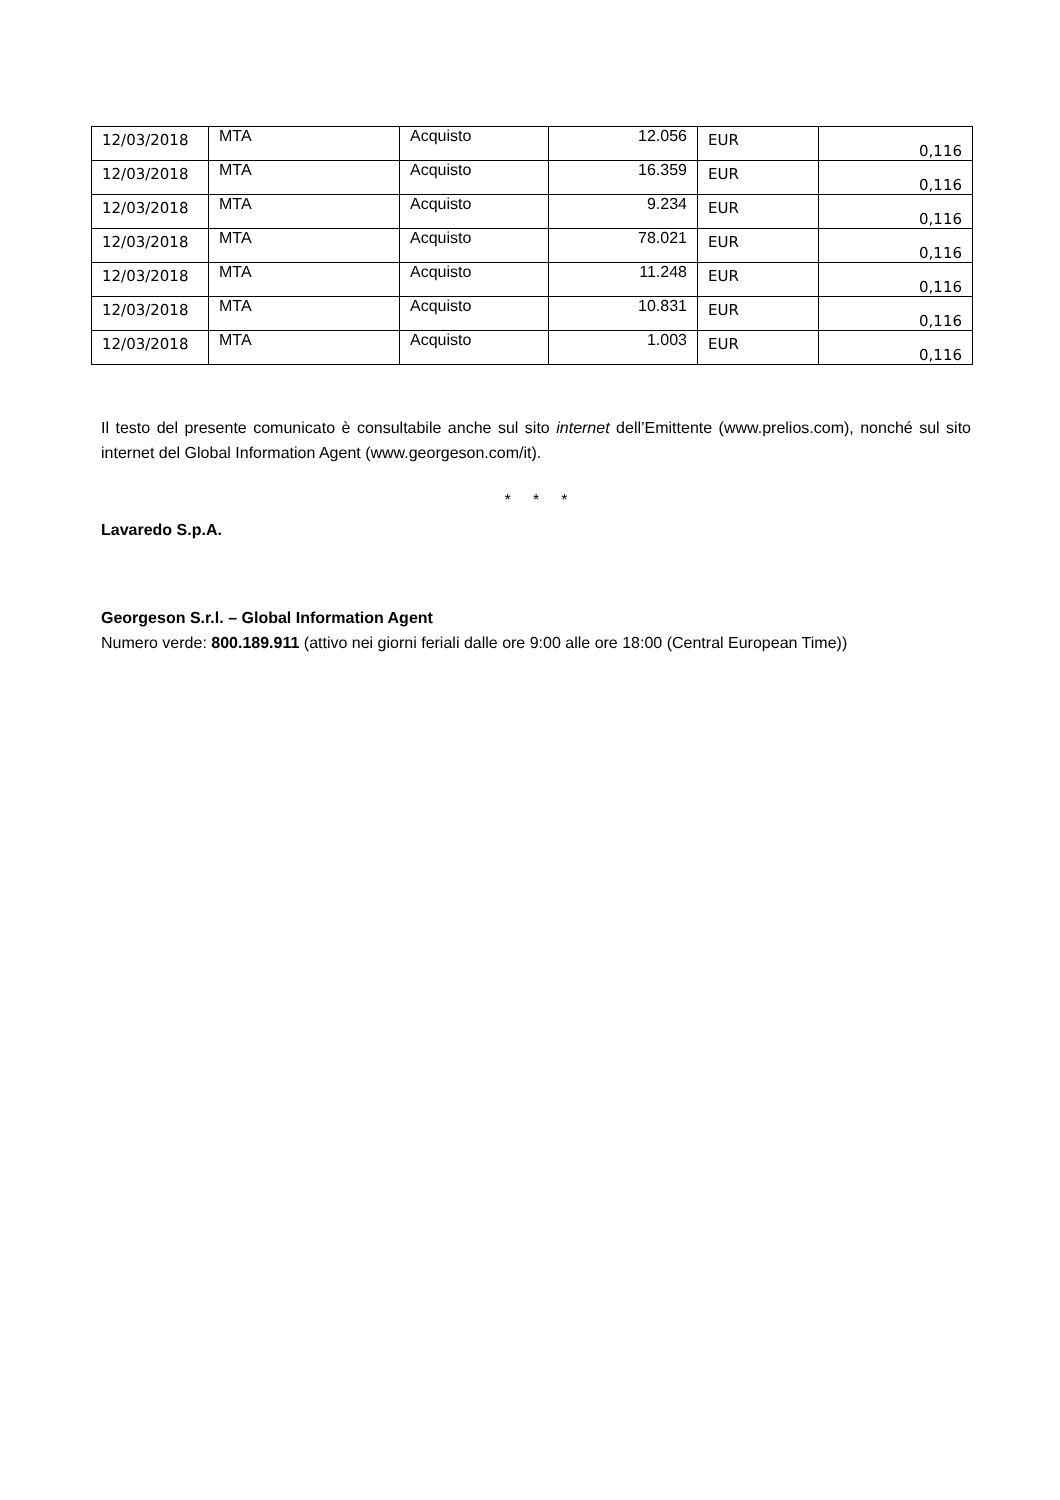| 12/03/2018 | MTA | Acquisto | 12.056 | EUR | 0,116 |
| 12/03/2018 | MTA | Acquisto | 16.359 | EUR | 0,116 |
| 12/03/2018 | MTA | Acquisto | 9.234 | EUR | 0,116 |
| 12/03/2018 | MTA | Acquisto | 78.021 | EUR | 0,116 |
| 12/03/2018 | MTA | Acquisto | 11.248 | EUR | 0,116 |
| 12/03/2018 | MTA | Acquisto | 10.831 | EUR | 0,116 |
| 12/03/2018 | MTA | Acquisto | 1.003 | EUR | 0,116 |
Il testo del presente comunicato è consultabile anche sul sito internet dell’Emittente (www.prelios.com), nonché sul sito internet del Global Information Agent (www.georgeson.com/it).
* * *
Lavaredo S.p.A.
Georgeson S.r.l. – Global Information Agent
Numero verde: 800.189.911 (attivo nei giorni feriali dalle ore 9:00 alle ore 18:00 (Central European Time))